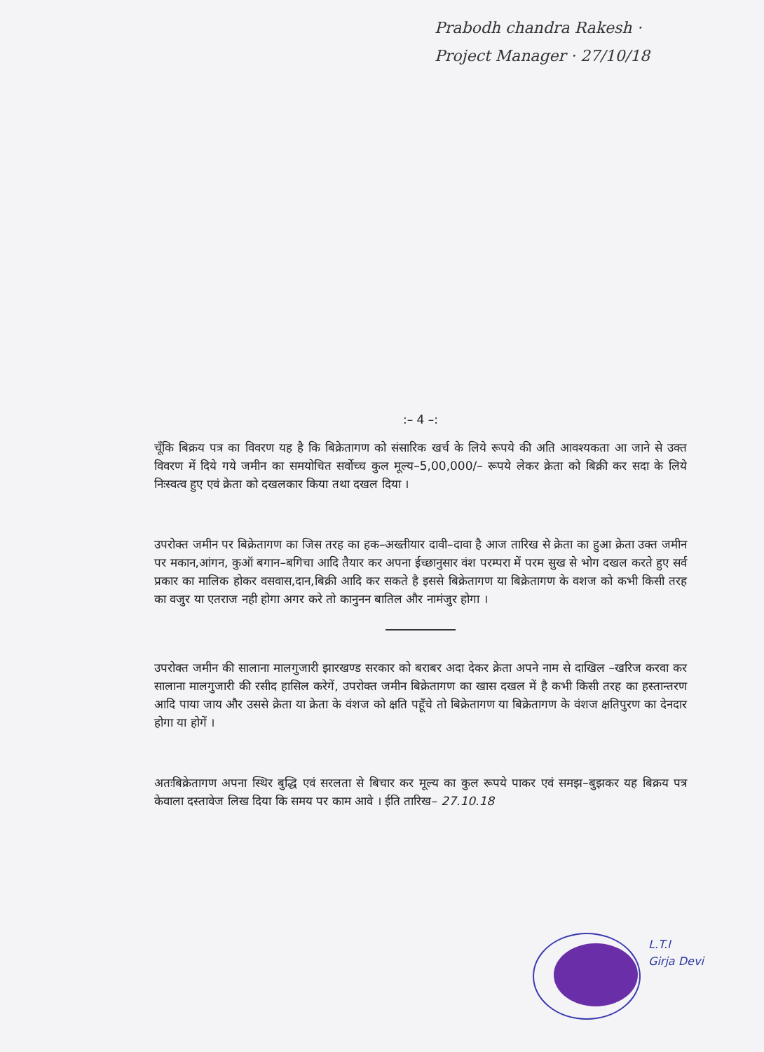Prabodh chandra Rakesh · Project Manager · 27/10/18
:– 4 –:
चूँकि बिक्रय पत्र का विवरण यह है कि बिक्रेतागण को संसारिक खर्च के लिये रूपये की अति आवश्यकता आ जाने से उक्त विवरण में दिये गये जमीन का समयोचित सर्वोच्च कुल मूल्य–5,00,000/– रूपये लेकर क्रेता को बिक्री कर सदा के लिये निःस्वत्व हुए एवं क्रेता को दखलकार किया तथा दखल दिया ।
उपरोक्त जमीन पर बिक्रेतागण का जिस तरह का हक–अख्तीयार दावी–दावा है आज तारिख से क्रेता का हुआ क्रेता उक्त जमीन पर मकान,आंगन, कुऑ बगान–बगिचा आदि तैयार कर अपना ईच्छानुसार वंश परम्परा में परम सुख से भोग दखल करते हुए सर्व प्रकार का मालिक होकर वसवास,दान,बिक्री आदि कर सकते है इससे बिक्रेतागण या बिक्रेतागण के वशज को कभी किसी तरह का वजुर या एतराज नही होगा अगर करे तो कानुनन बातिल और नामंजुर होगा ।
उपरोक्त जमीन की सालाना मालगुजारी झारखण्ड सरकार को बराबर अदा देकर क्रेता अपने नाम से दाखिल –खरिज करवा कर सालाना मालगुजारी की रसीद हासिल करेगें, उपरोक्त जमीन बिक्रेतागण का खास दखल में है कभी किसी तरह का हस्तान्तरण आदि पाया जाय और उससे क्रेता या क्रेता के वंशज को क्षति पहूँचे तो बिक्रेतागण या बिक्रेतागण के वंशज क्षतिपुरण का देनदार होगा या होगें ।
अतःबिक्रेतागण अपना स्थिर बुद्धि एवं सरलता से बिचार कर मूल्य का कुल रूपये पाकर एवं समझ–बुझकर यह बिक्रय पत्र केवाला दस्तावेज लिख दिया कि समय पर काम आवे । ईति तारिख– 27.10.18
L.T.I
Girja Devi